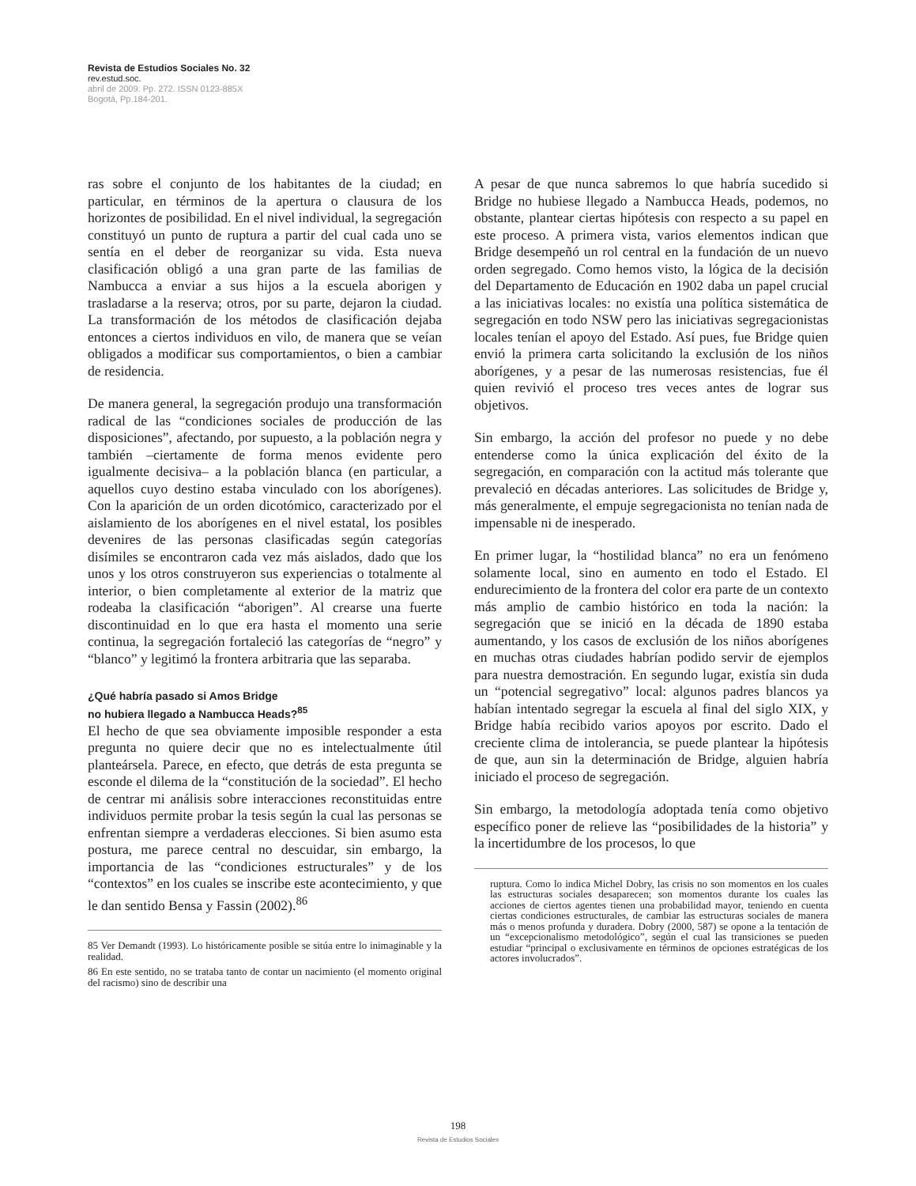Revista de Estudios Sociales No. 32
rev.estud.soc.
abril de 2009: Pp. 272. ISSN 0123-885X
Bogotá, Pp.184-201.
ras sobre el conjunto de los habitantes de la ciudad; en particular, en términos de la apertura o clausura de los horizontes de posibilidad. En el nivel individual, la segregación constituyó un punto de ruptura a partir del cual cada uno se sentía en el deber de reorganizar su vida. Esta nueva clasificación obligó a una gran parte de las familias de Nambucca a enviar a sus hijos a la escuela aborigen y trasladarse a la reserva; otros, por su parte, dejaron la ciudad. La transformación de los métodos de clasificación dejaba entonces a ciertos individuos en vilo, de manera que se veían obligados a modificar sus comportamientos, o bien a cambiar de residencia.
De manera general, la segregación produjo una transformación radical de las “condiciones sociales de producción de las disposiciones”, afectando, por supuesto, a la población negra y también –ciertamente de forma menos evidente pero igualmente decisiva– a la población blanca (en particular, a aquellos cuyo destino estaba vinculado con los aborígenes). Con la aparición de un orden dicotómico, caracterizado por el aislamiento de los aborígenes en el nivel estatal, los posibles devenires de las personas clasificadas según categorías disímiles se encontraron cada vez más aislados, dado que los unos y los otros construyeron sus experiencias o totalmente al interior, o bien completamente al exterior de la matriz que rodeaba la clasificación “aborigen”. Al crearse una fuerte discontinuidad en lo que era hasta el momento una serie continua, la segregación fortaleció las categorías de “negro” y “blanco” y legitimó la frontera arbitraria que las separaba.
¿Qué habría pasado si Amos Bridge
no hubiera llegado a Nambucca Heads?<sup>85</sup>
El hecho de que sea obviamente imposible responder a esta pregunta no quiere decir que no es intelectualmente útil planteársela. Parece, en efecto, que detrás de esta pregunta se esconde el dilema de la “constitución de la sociedad”. El hecho de centrar mi análisis sobre interacciones reconstituidas entre individuos permite probar la tesis según la cual las personas se enfrentan siempre a verdaderas elecciones. Si bien asumo esta postura, me parece central no descuidar, sin embargo, la importancia de las “condiciones estructurales” y de los “contextos” en los cuales se inscribe este acontecimiento, y que le dan sentido Bensa y Fassin (2002).<sup>86</sup>
85 Ver Demandt (1993). Lo históricamente posible se sitúa entre lo inimaginable y la realidad.
86 En este sentido, no se trataba tanto de contar un nacimiento (el momento original del racismo) sino de describir una
A pesar de que nunca sabremos lo que habría sucedido si Bridge no hubiese llegado a Nambucca Heads, podemos, no obstante, plantear ciertas hipótesis con respecto a su papel en este proceso. A primera vista, varios elementos indican que Bridge desempeñó un rol central en la fundación de un nuevo orden segregado. Como hemos visto, la lógica de la decisión del Departamento de Educación en 1902 daba un papel crucial a las iniciativas locales: no existía una política sistemática de segregación en todo NSW pero las iniciativas segregacionistas locales tenían el apoyo del Estado. Así pues, fue Bridge quien envió la primera carta solicitando la exclusión de los niños aborígenes, y a pesar de las numerosas resistencias, fue él quien revivió el proceso tres veces antes de lograr sus objetivos.
Sin embargo, la acción del profesor no puede y no debe entenderse como la única explicación del éxito de la segregación, en comparación con la actitud más tolerante que prevaleció en décadas anteriores. Las solicitudes de Bridge y, más generalmente, el empuje segregacionista no tenían nada de impensable ni de inesperado.
En primer lugar, la “hostilidad blanca” no era un fenómeno solamente local, sino en aumento en todo el Estado. El endurecimiento de la frontera del color era parte de un contexto más amplio de cambio histórico en toda la nación: la segregación que se inició en la década de 1890 estaba aumentando, y los casos de exclusión de los niños aborígenes en muchas otras ciudades habrían podido servir de ejemplos para nuestra demostración. En segundo lugar, existía sin duda un “potencial segregativo” local: algunos padres blancos ya habían intentado segregar la escuela al final del siglo XIX, y Bridge había recibido varios apoyos por escrito. Dado el creciente clima de intolerancia, se puede plantear la hipótesis de que, aun sin la determinación de Bridge, alguien habría iniciado el proceso de segregación.
Sin embargo, la metodología adoptada tenía como objetivo específico poner de relieve las “posibilidades de la historia” y la incertidumbre de los procesos, lo que
ruptura. Como lo indica Michel Dobry, las crisis no son momentos en los cuales las estructuras sociales desaparecen; son momentos durante los cuales las acciones de ciertos agentes tienen una probabilidad mayor, teniendo en cuenta ciertas condiciones estructurales, de cambiar las estructuras sociales de manera más o menos profunda y duradera. Dobry (2000, 587) se opone a la tentación de un “excepcionalismo metodológico”, según el cual las transiciones se pueden estudiar “principal o exclusivamente en términos de opciones estratégicas de los actores involucrados”.
198
Revista de Estudios Sociales